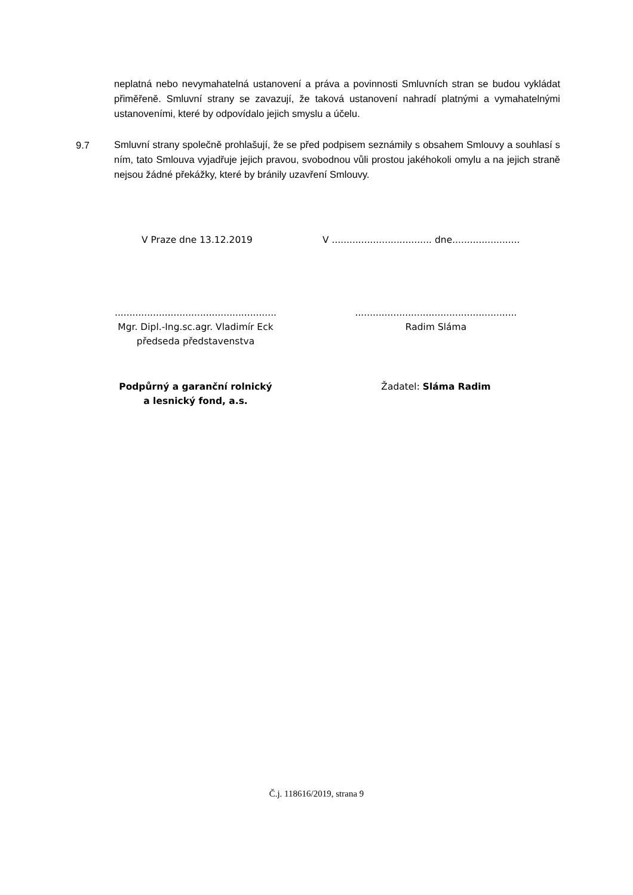neplatná nebo nevymahatelná ustanovení a práva a povinnosti Smluvních stran se budou vykládat přiměřeně. Smluvní strany se zavazují, že taková ustanovení nahradí platnými a vymahatelnými ustanoveními, které by odpovídalo jejich smyslu a účelu.
9.7
Smluvní strany společně prohlašují, že se před podpisem seznámily s obsahem Smlouvy a souhlasí s ním, tato Smlouva vyjadřuje jejich pravou, svobodnou vůli prostou jakéhokoli omylu a na jejich straně nejsou žádné překážky, které by bránily uzavření Smlouvy.
V Praze dne 13.12.2019
V .................................. dne.......................
.......................................................
Mgr. Dipl.-Ing.sc.agr. Vladimír Eck
předseda představenstva
.......................................................
Radim Sláma
Podpůrný a garanční rolnický
a lesnický fond, a.s.
Žadatel: Sláma Radim
Č.j. 118616/2019, strana 9